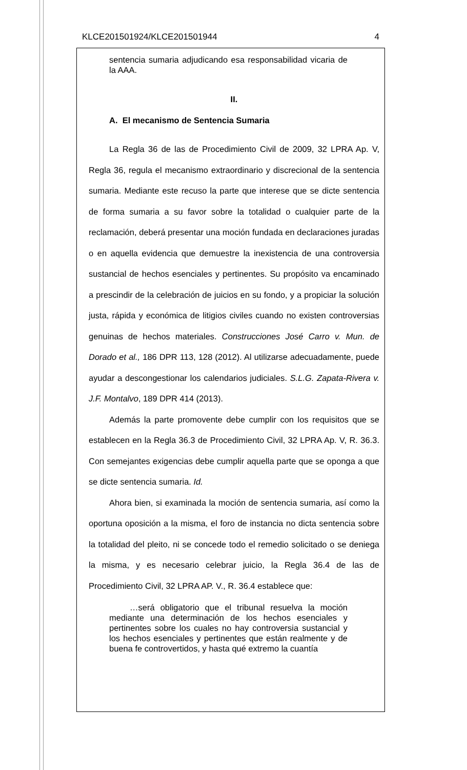KLCE201501924/KLCE201501944 4
sentencia sumaria adjudicando esa responsabilidad vicaria de la AAA.
II.
A. El mecanismo de Sentencia Sumaria
La Regla 36 de las de Procedimiento Civil de 2009, 32 LPRA Ap. V, Regla 36, regula el mecanismo extraordinario y discrecional de la sentencia sumaria. Mediante este recuso la parte que interese que se dicte sentencia de forma sumaria a su favor sobre la totalidad o cualquier parte de la reclamación, deberá presentar una moción fundada en declaraciones juradas o en aquella evidencia que demuestre la inexistencia de una controversia sustancial de hechos esenciales y pertinentes. Su propósito va encaminado a prescindir de la celebración de juicios en su fondo, y a propiciar la solución justa, rápida y económica de litigios civiles cuando no existen controversias genuinas de hechos materiales. Construcciones José Carro v. Mun. de Dorado et al., 186 DPR 113, 128 (2012). Al utilizarse adecuadamente, puede ayudar a descongestionar los calendarios judiciales. S.L.G. Zapata-Rivera v. J.F. Montalvo, 189 DPR 414 (2013).
Además la parte promovente debe cumplir con los requisitos que se establecen en la Regla 36.3 de Procedimiento Civil, 32 LPRA Ap. V, R. 36.3. Con semejantes exigencias debe cumplir aquella parte que se oponga a que se dicte sentencia sumaria. Id.
Ahora bien, si examinada la moción de sentencia sumaria, así como la oportuna oposición a la misma, el foro de instancia no dicta sentencia sobre la totalidad del pleito, ni se concede todo el remedio solicitado o se deniega la misma, y es necesario celebrar juicio, la Regla 36.4 de las de Procedimiento Civil, 32 LPRA AP. V., R. 36.4 establece que:
…será obligatorio que el tribunal resuelva la moción mediante una determinación de los hechos esenciales y pertinentes sobre los cuales no hay controversia sustancial y los hechos esenciales y pertinentes que están realmente y de buena fe controvertidos, y hasta qué extremo la cuantía